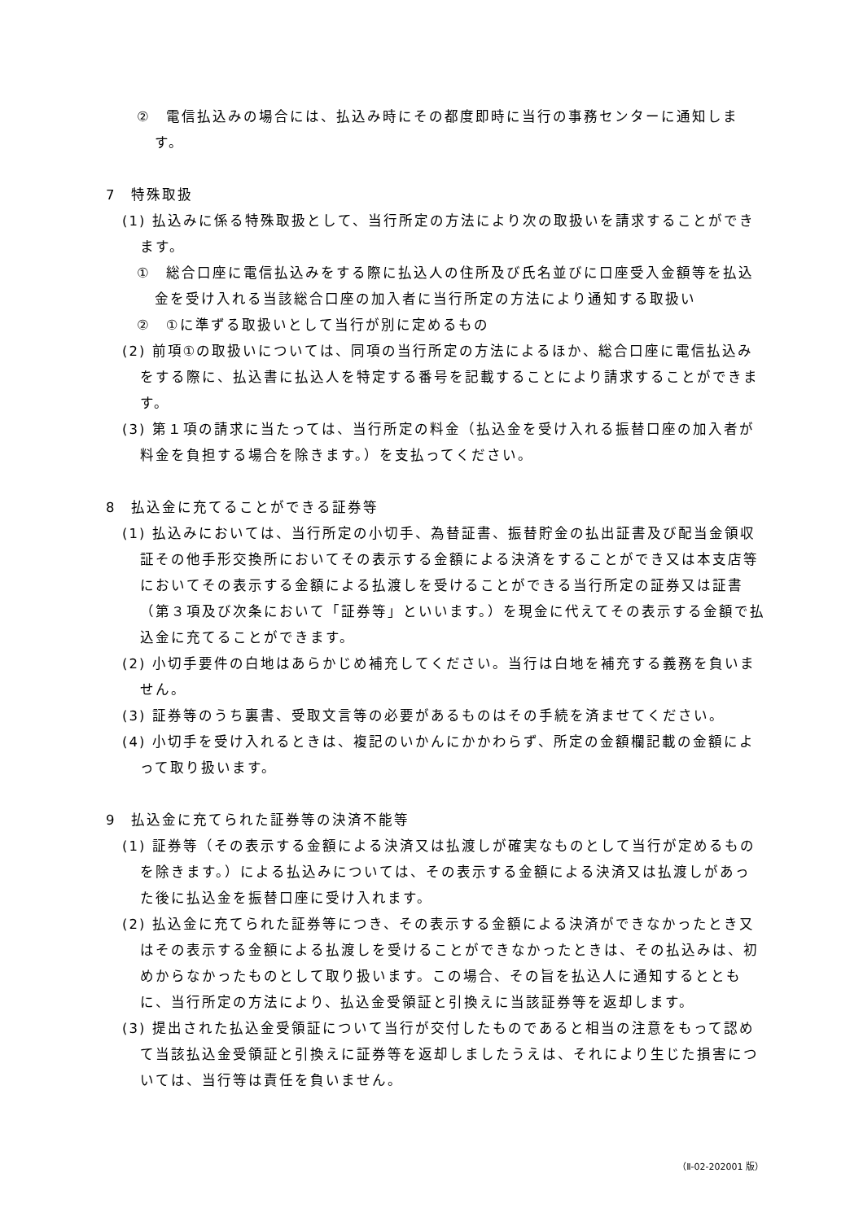②　電信払込みの場合には、払込み時にその都度即時に当行の事務センターに通知します。
7　特殊取扱
(1) 払込みに係る特殊取扱として、当行所定の方法により次の取扱いを請求することができます。
①　総合口座に電信払込みをする際に払込人の住所及び氏名並びに口座受入金額等を払込金を受け入れる当該総合口座の加入者に当行所定の方法により通知する取扱い
②　①に準ずる取扱いとして当行が別に定めるもの
(2) 前項①の取扱いについては、同項の当行所定の方法によるほか、総合口座に電信払込みをする際に、払込書に払込人を特定する番号を記載することにより請求することができます。
(3) 第１項の請求に当たっては、当行所定の料金（払込金を受け入れる振替口座の加入者が料金を負担する場合を除きます。）を支払ってください。
8　払込金に充てることができる証券等
(1) 払込みにおいては、当行所定の小切手、為替証書、振替貯金の払出証書及び配当金領収証その他手形交換所においてその表示する金額による決済をすることができ又は本支店等においてその表示する金額による払渡しを受けることができる当行所定の証券又は証書（第３項及び次条において「証券等」といいます。）を現金に代えてその表示する金額で払込金に充てることができます。
(2) 小切手要件の白地はあらかじめ補充してください。当行は白地を補充する義務を負いません。
(3) 証券等のうち裏書、受取文言等の必要があるものはその手続を済ませてください。
(4) 小切手を受け入れるときは、複記のいかんにかかわらず、所定の金額欄記載の金額によって取り扱います。
9　払込金に充てられた証券等の決済不能等
(1) 証券等（その表示する金額による決済又は払渡しが確実なものとして当行が定めるものを除きます。）による払込みについては、その表示する金額による決済又は払渡しがあった後に払込金を振替口座に受け入れます。
(2) 払込金に充てられた証券等につき、その表示する金額による決済ができなかったとき又はその表示する金額による払渡しを受けることができなかったときは、その払込みは、初めからなかったものとして取り扱います。この場合、その旨を払込人に通知するとともに、当行所定の方法により、払込金受領証と引換えに当該証券等を返却します。
(3) 提出された払込金受領証について当行が交付したものであると相当の注意をもって認めて当該払込金受領証と引換えに証券等を返却しましたうえは、それにより生じた損害については、当行等は責任を負いません。
（Ⅱ-02-202001 版）